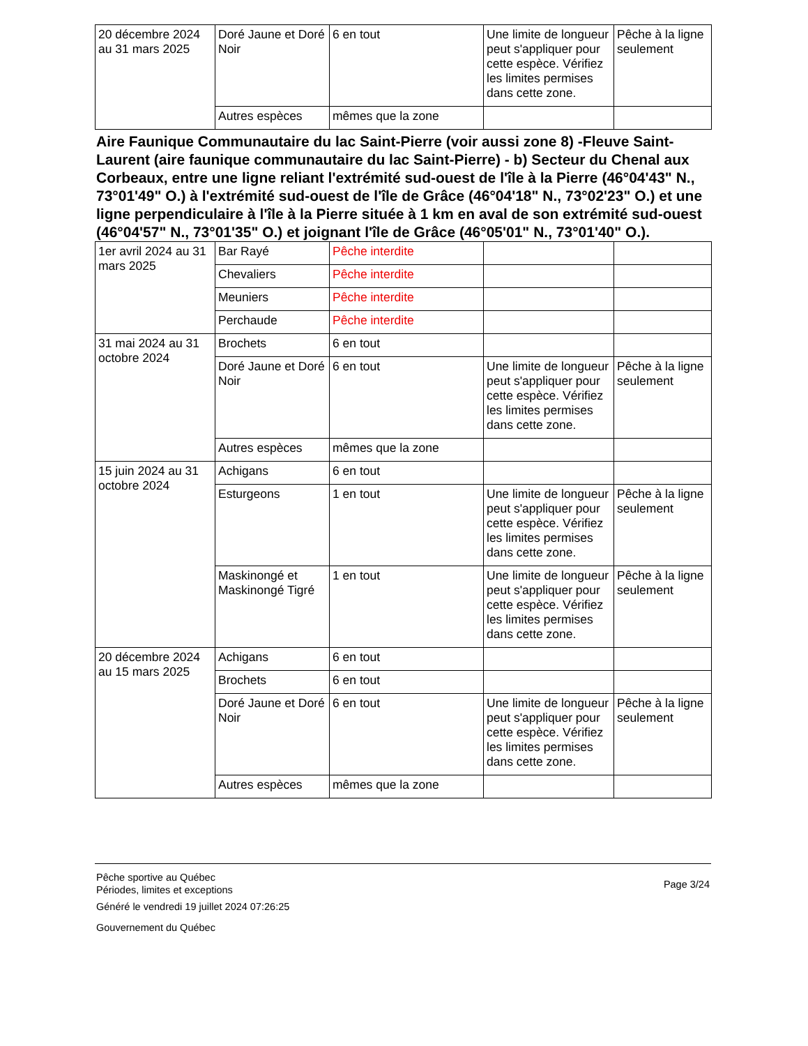| 20 décembre 2024 au 31 mars 2025 | Doré Jaune et Doré Noir | 6 en tout | Une limite de longueur peut s'appliquer pour cette espèce. Vérifiez les limites permises dans cette zone. | Pêche à la ligne seulement |
| | Autres espèces | mêmes que la zone | | |
Aire Faunique Communautaire du lac Saint-Pierre (voir aussi zone 8) -Fleuve Saint-Laurent (aire faunique communautaire du lac Saint-Pierre) - b) Secteur du Chenal aux Corbeaux, entre une ligne reliant l'extrémité sud-ouest de l'île à la Pierre (46°04'43" N., 73°01'49" O.) à l'extrémité sud-ouest de l'île de Grâce (46°04'18" N., 73°02'23" O.) et une ligne perpendiculaire à l'île à la Pierre située à 1 km en aval de son extrémité sud-ouest (46°04'57" N., 73°01'35" O.) et joignant l'île de Grâce (46°05'01" N., 73°01'40" O.).
| 1er avril 2024 au 31 mars 2025 | Bar Rayé | Pêche interdite | | |
| | Chevaliers | Pêche interdite | | |
| | Meuniers | Pêche interdite | | |
| | Perchaude | Pêche interdite | | |
| 31 mai 2024 au 31 octobre 2024 | Brochets | 6 en tout | | |
| | Doré Jaune et Doré Noir | 6 en tout | Une limite de longueur peut s'appliquer pour cette espèce. Vérifiez les limites permises dans cette zone. | Pêche à la ligne seulement |
| | Autres espèces | mêmes que la zone | | |
| 15 juin 2024 au 31 octobre 2024 | Achigans | 6 en tout | | |
| | Esturgeons | 1 en tout | Une limite de longueur peut s'appliquer pour cette espèce. Vérifiez les limites permises dans cette zone. | Pêche à la ligne seulement |
| | Maskinongé et Maskinongé Tigré | 1 en tout | Une limite de longueur peut s'appliquer pour cette espèce. Vérifiez les limites permises dans cette zone. | Pêche à la ligne seulement |
| 20 décembre 2024 au 15 mars 2025 | Achigans | 6 en tout | | |
| | Brochets | 6 en tout | | |
| | Doré Jaune et Doré Noir | 6 en tout | Une limite de longueur peut s'appliquer pour cette espèce. Vérifiez les limites permises dans cette zone. | Pêche à la ligne seulement |
| | Autres espèces | mêmes que la zone | | |
Pêche sportive au Québec
Périodes, limites et exceptions
Généré le vendredi 19 juillet 2024 07:26:25
Gouvernement du Québec
Page 3/24